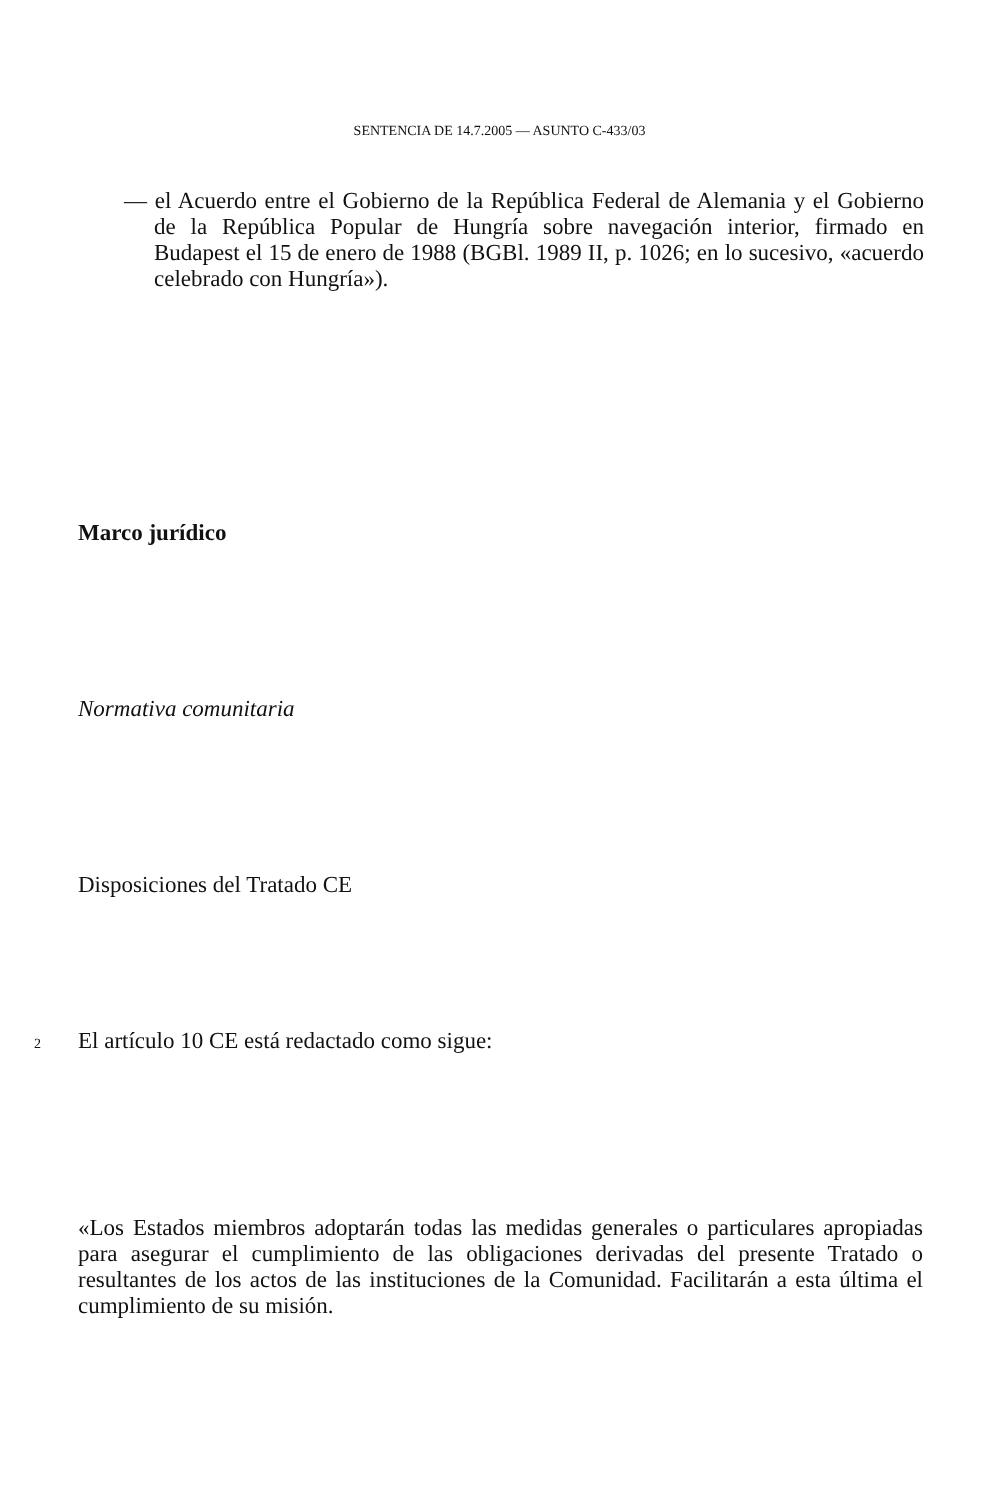SENTENCIA DE 14.7.2005 — ASUNTO C-433/03
— el Acuerdo entre el Gobierno de la República Federal de Alemania y el Gobierno de la República Popular de Hungría sobre navegación interior, firmado en Budapest el 15 de enero de 1988 (BGBl. 1989 II, p. 1026; en lo sucesivo, «acuerdo celebrado con Hungría»).
Marco jurídico
Normativa comunitaria
Disposiciones del Tratado CE
2 El artículo 10 CE está redactado como sigue:
«Los Estados miembros adoptarán todas las medidas generales o particulares apropiadas para asegurar el cumplimiento de las obligaciones derivadas del presente Tratado o resultantes de los actos de las instituciones de la Comunidad. Facilitarán a esta última el cumplimiento de su misión.